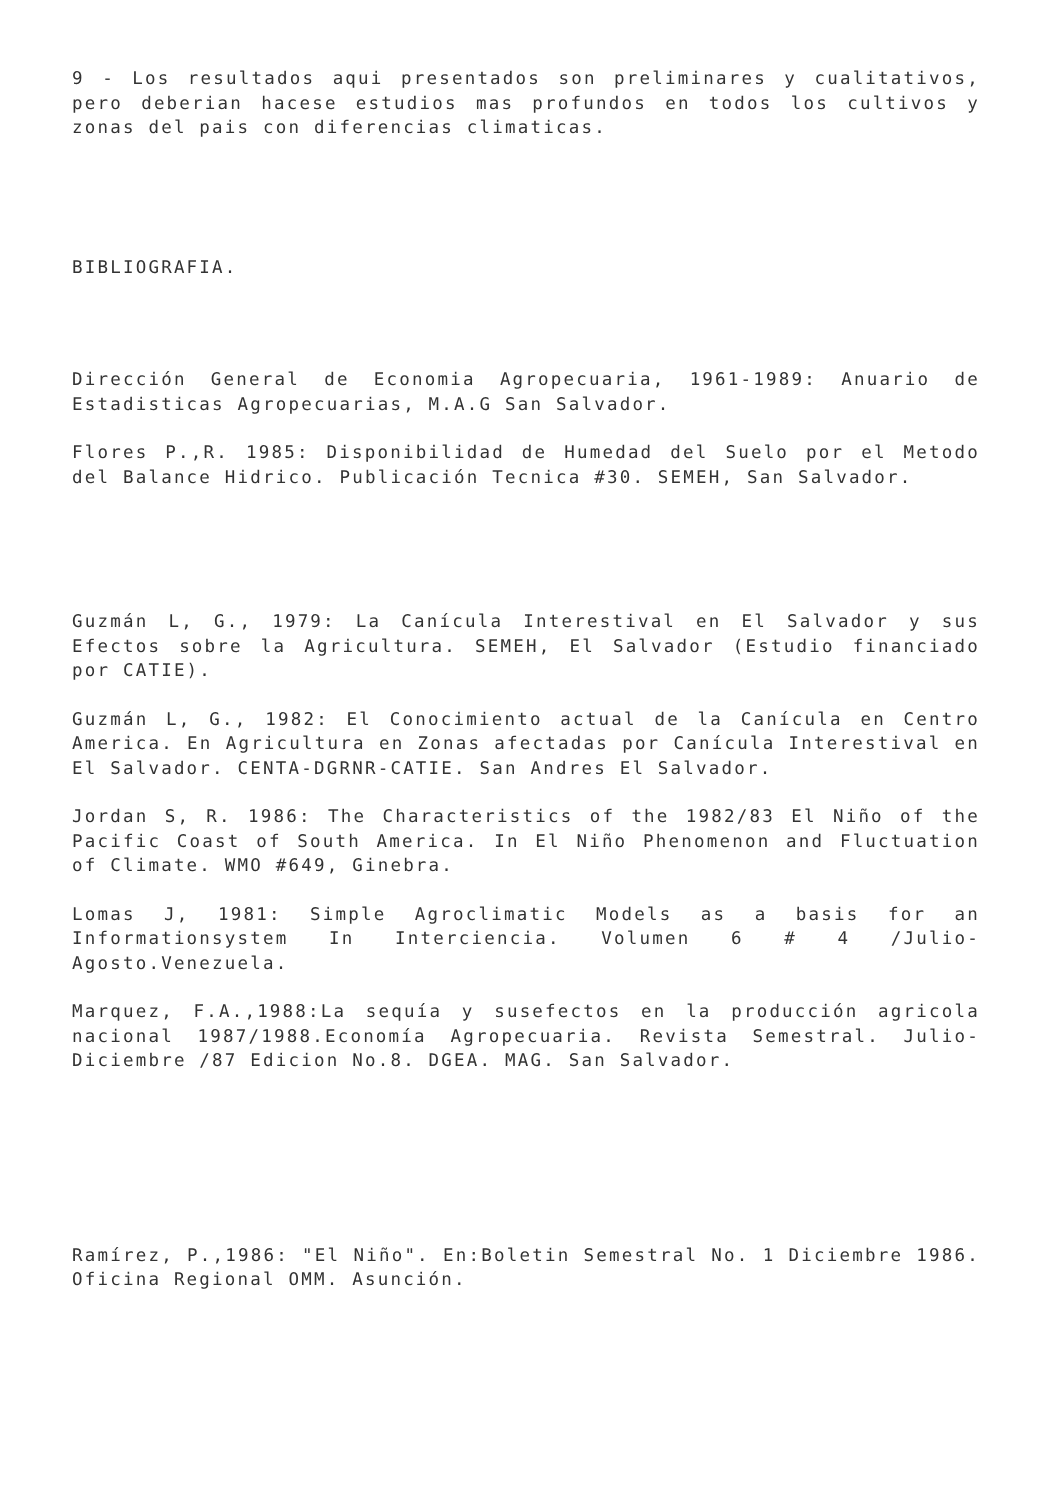9 - Los resultados aqui presentados son preliminares y cualitativos, pero deberian hacese estudios mas profundos en todos los cultivos y zonas del pais con diferencias climaticas.
BIBLIOGRAFIA.
Dirección General de Economia Agropecuaria, 1961-1989: Anuario de Estadisticas Agropecuarias, M.A.G San Salvador.
Flores P.,R. 1985: Disponibilidad de Humedad del Suelo por el Metodo del Balance Hidrico. Publicación Tecnica #30. SEMEH, San Salvador.
Guzmán L, G., 1979: La Canícula Interestival en El Salvador y sus Efectos sobre la Agricultura. SEMEH, El Salvador (Estudio financiado por CATIE).
Guzmán L, G., 1982: El Conocimiento actual de la Canícula en Centro America. En Agricultura en Zonas afectadas por Canícula Interestival en El Salvador. CENTA-DGRNR-CATIE. San Andres El Salvador.
Jordan S, R. 1986: The Characteristics of the 1982/83 El Niño of the Pacific Coast of South America. In El Niño Phenomenon and Fluctuation of Climate. WMO #649, Ginebra.
Lomas J, 1981: Simple Agroclimatic Models as a basis for an Informationsystem In Interciencia. Volumen 6 # 4 /Julio-Agosto.Venezuela.
Marquez, F.A.,1988:La sequía y susefectos en la producción agricola nacional 1987/1988.Economía Agropecuaria. Revista Semestral. Julio-Diciembre /87 Edicion No.8. DGEA. MAG. San Salvador.
Ramírez, P.,1986: "El Niño". En:Boletin Semestral No. 1 Diciembre 1986. Oficina Regional OMM. Asunción.